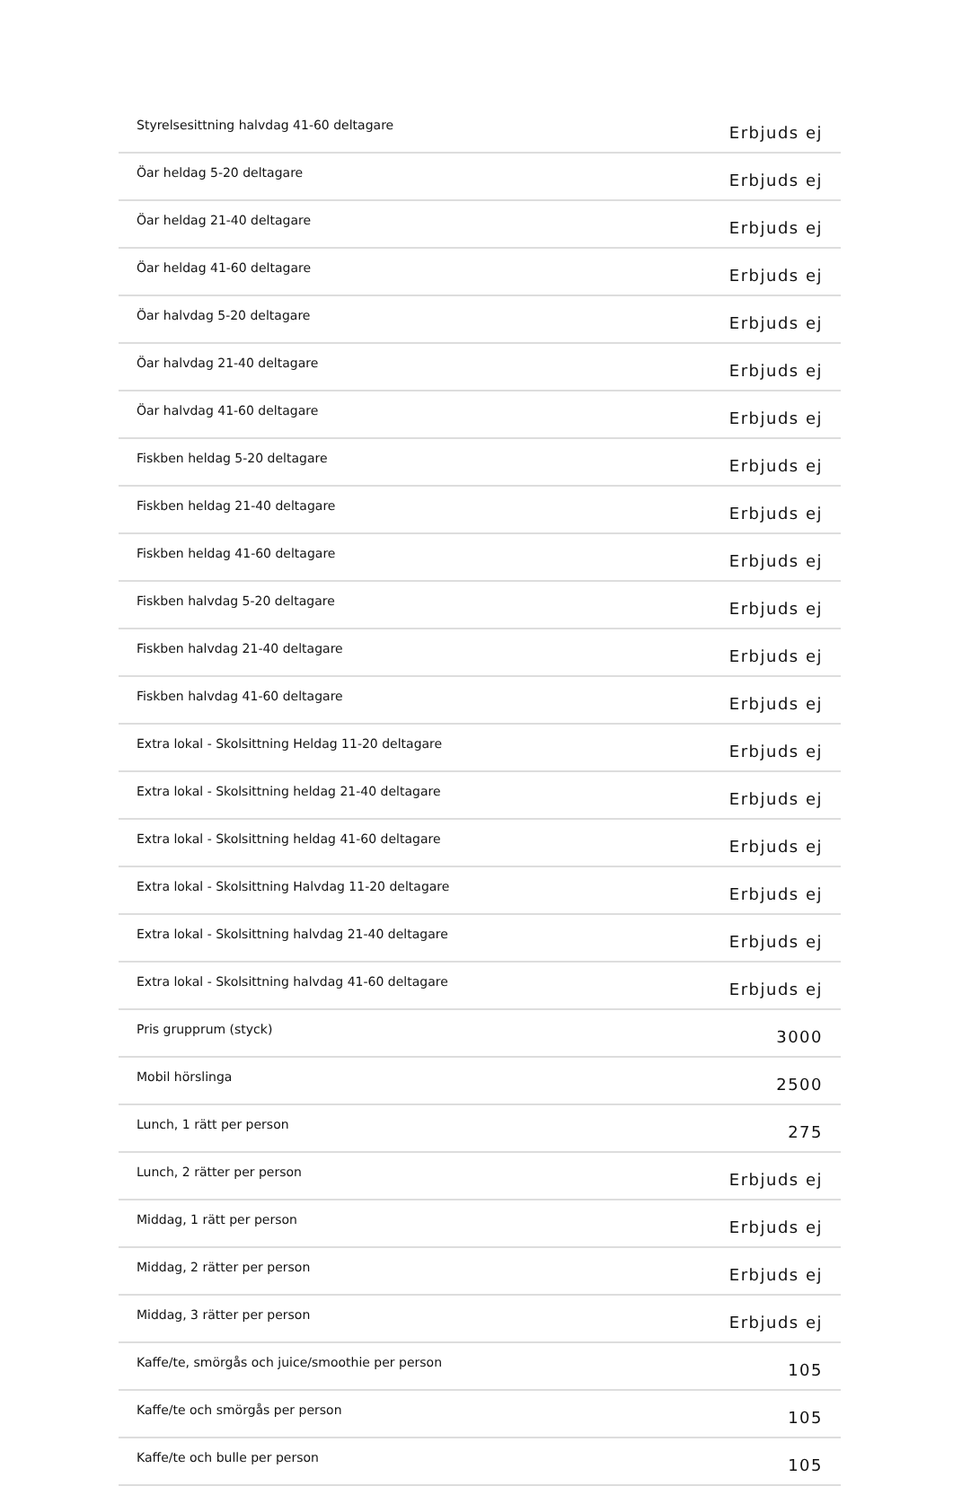| Styrelsesittning halvdag 41-60 deltagare | Erbjuds ej |
| Öar heldag 5-20 deltagare | Erbjuds ej |
| Öar heldag 21-40 deltagare | Erbjuds ej |
| Öar heldag 41-60 deltagare | Erbjuds ej |
| Öar halvdag 5-20 deltagare | Erbjuds ej |
| Öar halvdag 21-40 deltagare | Erbjuds ej |
| Öar halvdag 41-60 deltagare | Erbjuds ej |
| Fiskben heldag 5-20 deltagare | Erbjuds ej |
| Fiskben heldag 21-40 deltagare | Erbjuds ej |
| Fiskben heldag 41-60 deltagare | Erbjuds ej |
| Fiskben halvdag 5-20 deltagare | Erbjuds ej |
| Fiskben halvdag 21-40 deltagare | Erbjuds ej |
| Fiskben halvdag 41-60 deltagare | Erbjuds ej |
| Extra lokal - Skolsittning Heldag 11-20 deltagare | Erbjuds ej |
| Extra lokal - Skolsittning heldag 21-40 deltagare | Erbjuds ej |
| Extra lokal - Skolsittning heldag 41-60 deltagare | Erbjuds ej |
| Extra lokal - Skolsittning Halvdag 11-20 deltagare | Erbjuds ej |
| Extra lokal - Skolsittning halvdag 21-40 deltagare | Erbjuds ej |
| Extra lokal - Skolsittning halvdag 41-60 deltagare | Erbjuds ej |
| Pris grupprum (styck) | 3000 |
| Mobil hörslinga | 2500 |
| Lunch, 1 rätt per person | 275 |
| Lunch, 2 rätter per person | Erbjuds ej |
| Middag, 1 rätt per person | Erbjuds ej |
| Middag, 2 rätter per person | Erbjuds ej |
| Middag, 3 rätter per person | Erbjuds ej |
| Kaffe/te, smörgås och juice/smoothie per person | 105 |
| Kaffe/te och smörgås per person | 105 |
| Kaffe/te och bulle per person | 105 |